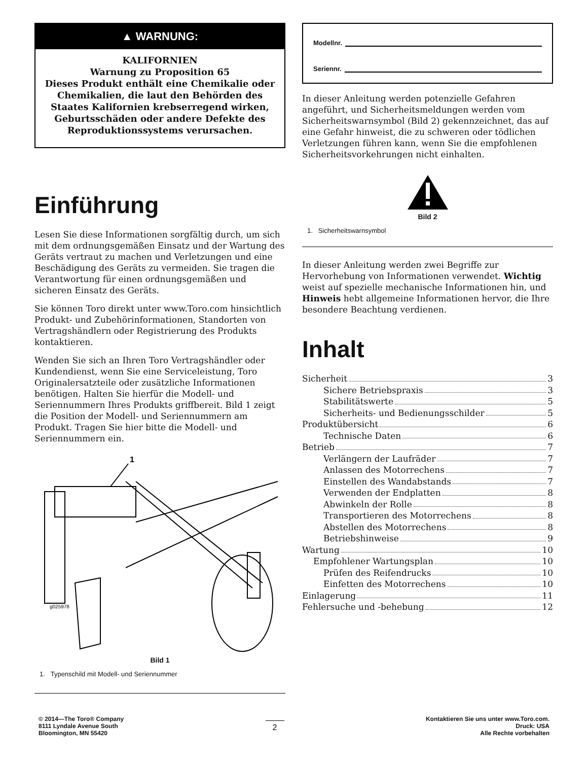▲ WARNUNG:
KALIFORNIEN
Warnung zu Proposition 65
Dieses Produkt enthält eine Chemikalie oder Chemikalien, die laut den Behörden des Staates Kalifornien krebserregend wirken, Geburtsschäden oder andere Defekte des Reproduktionssystems verursachen.
Einführung
Lesen Sie diese Informationen sorgfältig durch, um sich mit dem ordnungsgemäßen Einsatz und der Wartung des Geräts vertraut zu machen und Verletzungen und eine Beschädigung des Geräts zu vermeiden. Sie tragen die Verantwortung für einen ordnungsgemäßen und sicheren Einsatz des Geräts.
Sie können Toro direkt unter www.Toro.com hinsichtlich Produkt- und Zubehörinformationen, Standorten von Vertragshändlern oder Registrierung des Produkts kontaktieren.
Wenden Sie sich an Ihren Toro Vertragshändler oder Kundendienst, wenn Sie eine Serviceleistung, Toro Originalersatzteile oder zusätzliche Informationen benötigen. Halten Sie hierfür die Modell- und Seriennummern Ihres Produkts griffbereit. Bild 1 zeigt die Position der Modell- und Seriennummern am Produkt. Tragen Sie hier bitte die Modell- und Seriennummern ein.
1
g025978
Bild 1
1. Typenschild mit Modell- und Seriennummer
Modellnr.
Seriennr.
In dieser Anleitung werden potenzielle Gefahren angeführt, und Sicherheitsmeldungen werden vom Sicherheitswarnsymbol (Bild 2) gekennzeichnet, das auf eine Gefahr hinweist, die zu schweren oder tödlichen Verletzungen führen kann, wenn Sie die empfohlenen Sicherheitsvorkehrungen nicht einhalten.
Bild 2
1. Sicherheitswarnsymbol
In dieser Anleitung werden zwei Begriffe zur Hervorhebung von Informationen verwendet. Wichtig weist auf spezielle mechanische Informationen hin, und Hinweis hebt allgemeine Informationen hervor, die Ihre besondere Beachtung verdienen.
Inhalt
Sicherheit 3
Sichere Betriebspraxis 3
Stabilitätswerte 5
Sicherheits- und Bedienungsschilder 5
Produktübersicht 6
Technische Daten 6
Betrieb 7
Verlängern der Laufräder 7
Anlassen des Motorrechens 7
Einstellen des Wandabstands 7
Verwenden der Endplatten 8
Abwinkeln der Rolle 8
Transportieren des Motorrechens 8
Abstellen des Motorrechens 8
Betriebshinweise 9
Wartung 10
Empfohlener Wartungsplan 10
Prüfen des Reifendrucks 10
Einfetten des Motorrechens 10
Einlagerung 11
Fehlersuche und -behebung 12
© 2014—The Toro® Company
8111 Lyndale Avenue South
Bloomington, MN 55420
2
Kontaktieren Sie uns unter www.Toro.com.
Druck: USA
Alle Rechte vorbehalten